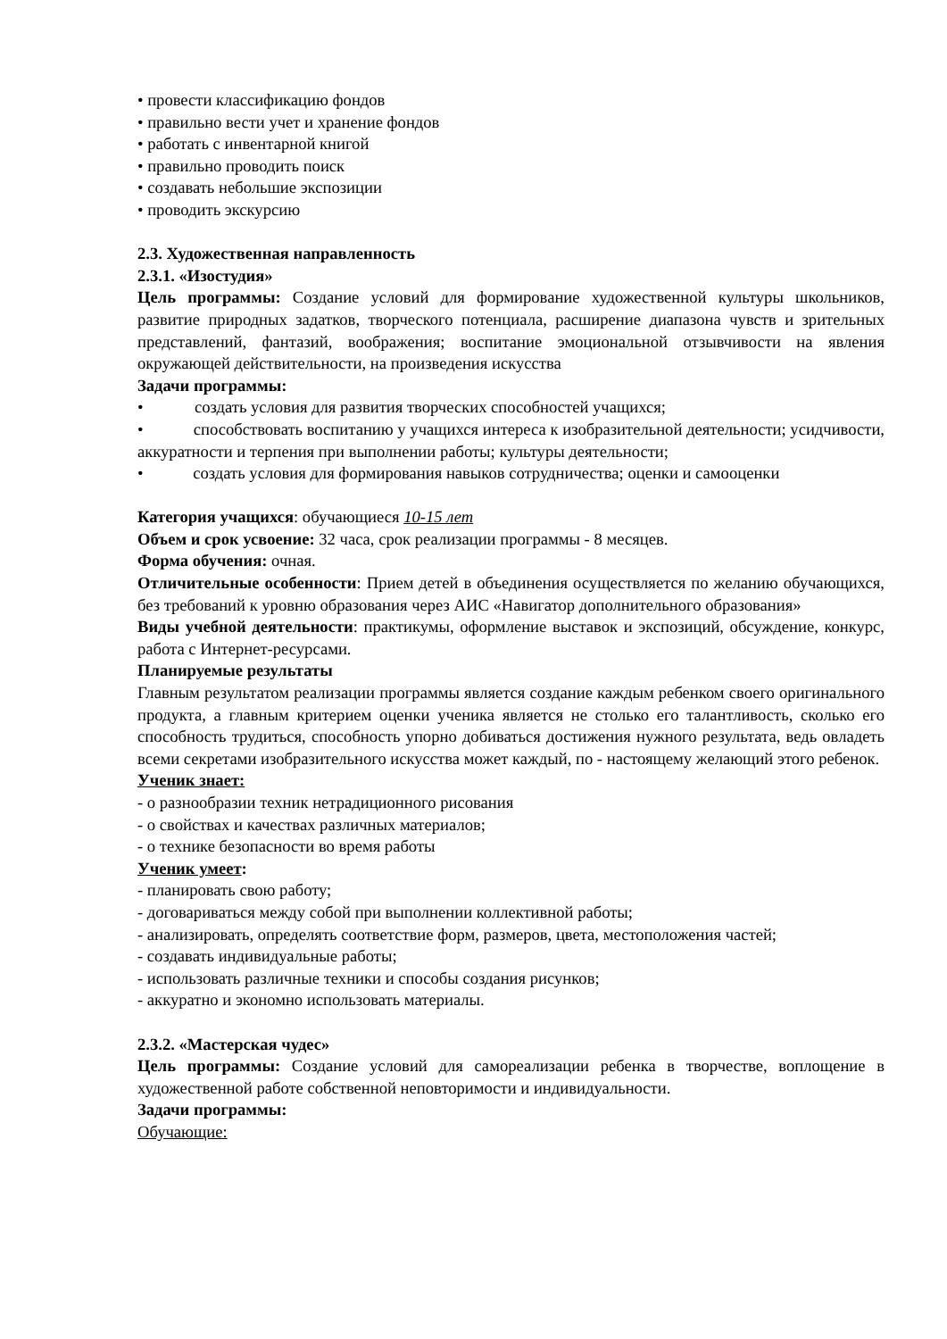• провести классификацию фондов
• правильно вести учет и хранение фондов
• работать с инвентарной книгой
• правильно проводить поиск
• создавать небольшие экспозиции
• проводить экскурсию
2.3. Художественная направленность
2.3.1. «Изостудия»
Цель программы: Создание условий для формирование художественной культуры школьников, развитие природных задатков, творческого потенциала, расширение диапазона чувств и зрительных представлений, фантазий, воображения; воспитание эмоциональной отзывчивости на явления окружающей действительности, на произведения искусства
Задачи программы:
• создать условия для развития творческих способностей учащихся;
• способствовать воспитанию у учащихся интереса к изобразительной деятельности; усидчивости, аккуратности и терпения при выполнении работы; культуры деятельности;
• создать условия для формирования навыков сотрудничества; оценки и самооценки
Категория учащихся: обучающиеся 10-15 лет
Объем и срок усвоение: 32 часа, срок реализации программы - 8 месяцев.
Форма обучения: очная.
Отличительные особенности: Прием детей в объединения осуществляется по желанию обучающихся, без требований к уровню образования через АИС «Навигатор дополнительного образования»
Виды учебной деятельности: практикумы, оформление выставок и экспозиций, обсуждение, конкурс, работа с Интернет-ресурсами.
Планируемые результаты
Главным результатом реализации программы является создание каждым ребенком своего оригинального продукта, а главным критерием оценки ученика является не столько его талантливость, сколько его способность трудиться, способность упорно добиваться достижения нужного результата, ведь овладеть всеми секретами изобразительного искусства может каждый, по - настоящему желающий этого ребенок.
Ученик знает:
- о разнообразии техник нетрадиционного рисования
- о свойствах и качествах различных материалов;
- о технике безопасности во время работы
Ученик умеет:
- планировать свою работу;
- договариваться между собой при выполнении коллективной работы;
- анализировать, определять соответствие форм, размеров, цвета, местоположения частей;
- создавать индивидуальные работы;
- использовать различные техники и способы создания рисунков;
- аккуратно и экономно использовать материалы.
2.3.2. «Мастерская чудес»
Цель программы: Создание условий для самореализации ребенка в творчестве, воплощение в художественной работе собственной неповторимости и индивидуальности.
Задачи программы:
Обучающие: